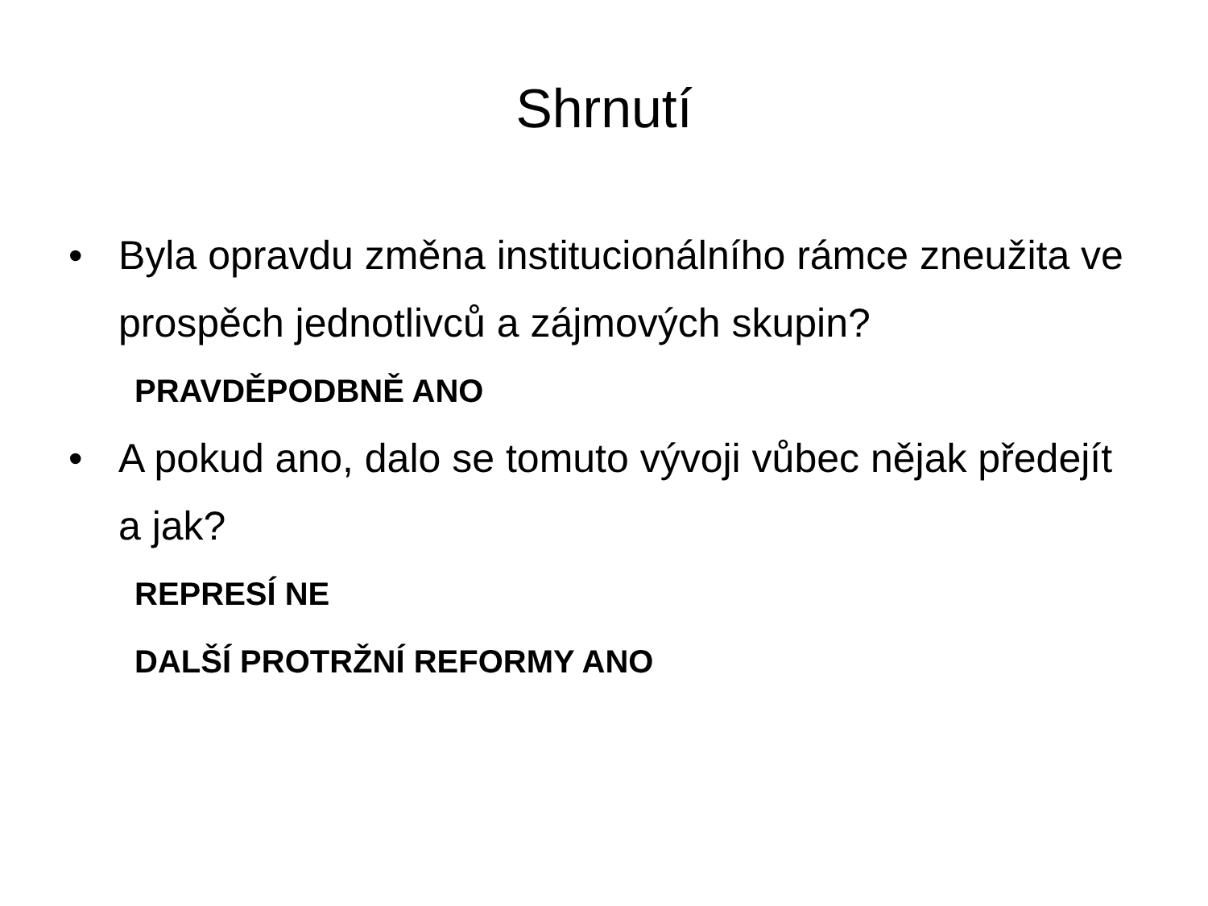Shrnutí
• Byla opravdu změna institucionálního rámce zneužita ve prospěch jednotlivců a zájmových skupin?
PRAVDĚPODBNĚ ANO
• A pokud ano, dalo se tomuto vývoji vůbec nějak předejít a jak?
REPRESÍ NE
DALŠÍ PROTRŽNÍ REFORMY ANO